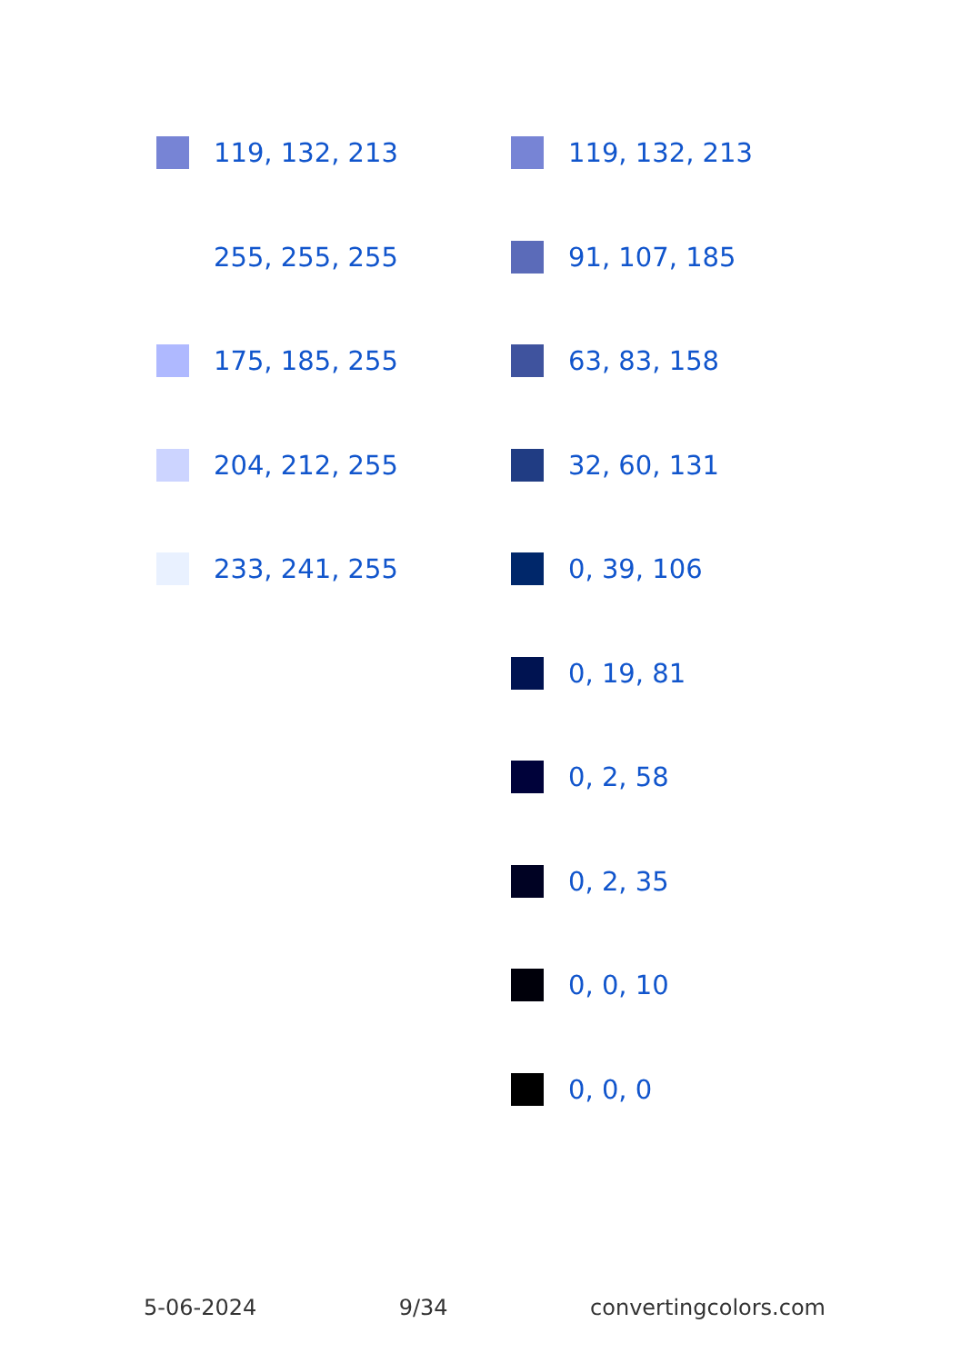119, 132, 213
255, 255, 255
175, 185, 255
204, 212, 255
233, 241, 255
119, 132, 213
91, 107, 185
63, 83, 158
32, 60, 131
0, 39, 106
0, 19, 81
0, 2, 58
0, 2, 35
0, 0, 10
0, 0, 0
5-06-2024 9/34 convertingcolors.com